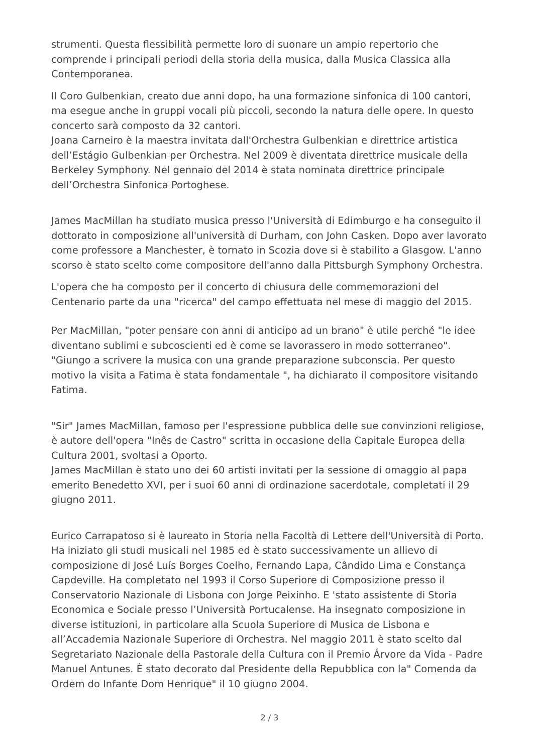strumenti. Questa flessibilità permette loro di suonare un ampio repertorio che comprende i principali periodi della storia della musica, dalla Musica Classica alla Contemporanea.
Il Coro Gulbenkian, creato due anni dopo, ha una formazione sinfonica di 100 cantori, ma esegue anche in gruppi vocali più piccoli, secondo la natura delle opere. In questo concerto sarà composto da 32 cantori.
Joana Carneiro è la maestra invitata dall'Orchestra Gulbenkian e direttrice artistica dell’Estágio Gulbenkian per Orchestra. Nel 2009 è diventata direttrice musicale della Berkeley Symphony. Nel gennaio del 2014 è stata nominata direttrice principale dell’Orchestra Sinfonica Portoghese.
James MacMillan ha studiato musica presso l'Università di Edimburgo e ha conseguito il dottorato in composizione all'università di Durham, con John Casken. Dopo aver lavorato come professore a Manchester, è tornato in Scozia dove si è stabilito a Glasgow. L'anno scorso è stato scelto come compositore dell'anno dalla Pittsburgh Symphony Orchestra.
L'opera che ha composto per il concerto di chiusura delle commemorazioni del Centenario parte da una "ricerca" del campo effettuata nel mese di maggio del 2015.
Per MacMillan, "poter pensare con anni di anticipo ad un brano" è utile perché "le idee diventano sublimi e subcoscienti ed è come se lavorassero in modo sotterraneo". "Giungo a scrivere la musica con una grande preparazione subconscia. Per questo motivo la visita a Fatima è stata fondamentale ", ha dichiarato il compositore visitando Fatima.
"Sir" James MacMillan, famoso per l'espressione pubblica delle sue convinzioni religiose, è autore dell'opera "Inês de Castro" scritta in occasione della Capitale Europea della Cultura 2001, svoltasi a Oporto.
James MacMillan è stato uno dei 60 artisti invitati per la sessione di omaggio al papa emerito Benedetto XVI, per i suoi 60 anni di ordinazione sacerdotale, completati il 29 giugno 2011.
Eurico Carrapatoso si è laureato in Storia nella Facoltà di Lettere dell'Università di Porto. Ha iniziato gli studi musicali nel 1985 ed è stato successivamente un allievo di composizione di José Luís Borges Coelho, Fernando Lapa, Cândido Lima e Constança Capdeville. Ha completato nel 1993 il Corso Superiore di Composizione presso il Conservatorio Nazionale di Lisbona con Jorge Peixinho. E 'stato assistente di Storia Economica e Sociale presso l’Università Portucalense. Ha insegnato composizione in diverse istituzioni, in particolare alla Scuola Superiore di Musica de Lisbona e all’Accademia Nazionale Superiore di Orchestra. Nel maggio 2011 è stato scelto dal Segretariato Nazionale della Pastorale della Cultura con il Premio Árvore da Vida - Padre Manuel Antunes. È stato decorato dal Presidente della Repubblica con la" Comenda da Ordem do Infante Dom Henrique" il 10 giugno 2004.
2 / 3